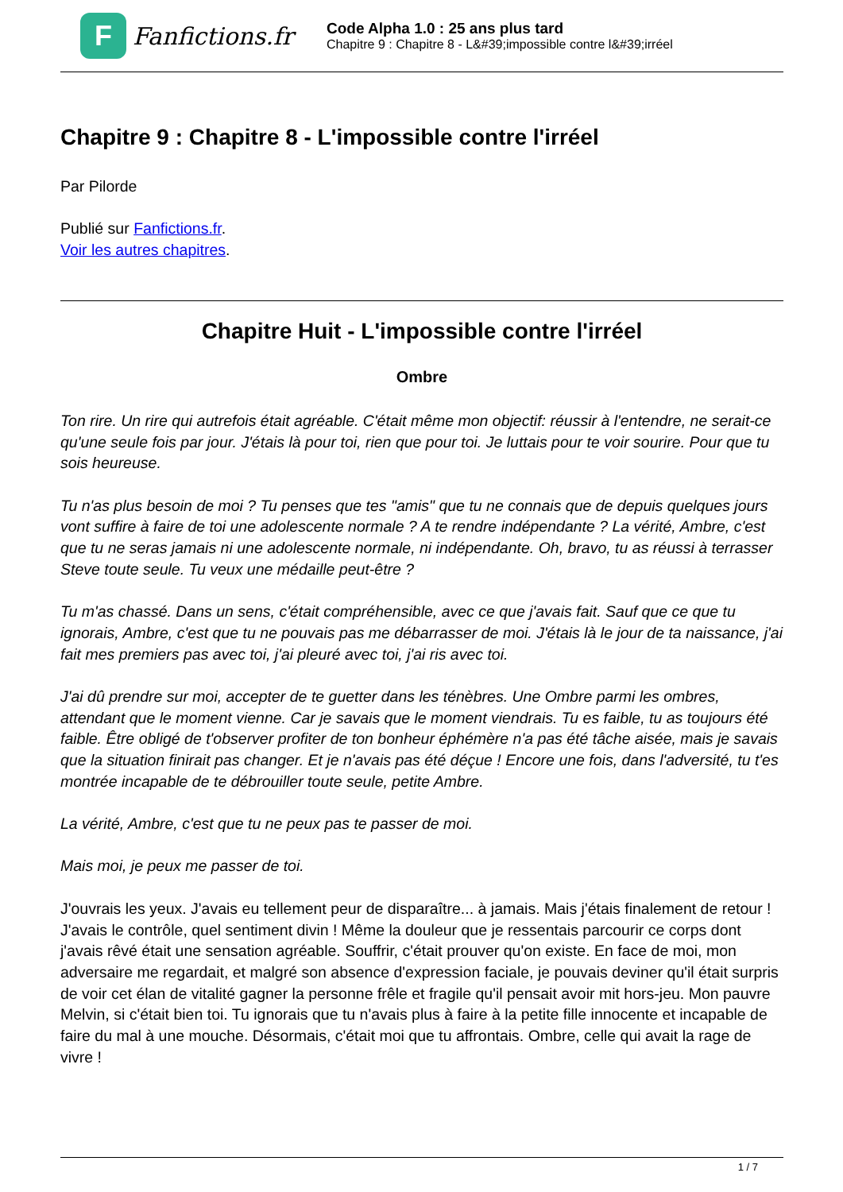F
Fanfictions.fr
Code Alpha 1.0 : 25 ans plus tard
Chapitre 9 : Chapitre 8 - L&#39;impossible contre l&#39;irréel
Chapitre 9 : Chapitre 8 - L'impossible contre l'irréel
Par Pilorde
Publié sur Fanfictions.fr.
Voir les autres chapitres.
Chapitre Huit - L'impossible contre l'irréel
Ombre
Ton rire. Un rire qui autrefois était agréable. C'était même mon objectif: réussir à l'entendre, ne serait-ce qu'une seule fois par jour. J'étais là pour toi, rien que pour toi. Je luttais pour te voir sourire. Pour que tu sois heureuse.
Tu n'as plus besoin de moi ? Tu penses que tes "amis" que tu ne connais que de depuis quelques jours vont suffire à faire de toi une adolescente normale ? A te rendre indépendante ? La vérité, Ambre, c'est que tu ne seras jamais ni une adolescente normale, ni indépendante. Oh, bravo, tu as réussi à terrasser Steve toute seule. Tu veux une médaille peut-être ?
Tu m'as chassé. Dans un sens, c'était compréhensible, avec ce que j'avais fait. Sauf que ce que tu ignorais, Ambre, c'est que tu ne pouvais pas me débarrasser de moi. J'étais là le jour de ta naissance, j'ai fait mes premiers pas avec toi, j'ai pleuré avec toi, j'ai ris avec toi.
J'ai dû prendre sur moi, accepter de te guetter dans les ténèbres. Une Ombre parmi les ombres, attendant que le moment vienne. Car je savais que le moment viendrais. Tu es faible, tu as toujours été faible. Être obligé de t'observer profiter de ton bonheur éphémère n'a pas été tâche aisée, mais je savais que la situation finirait pas changer. Et je n'avais pas été déçue ! Encore une fois, dans l'adversité, tu t'es montrée incapable de te débrouiller toute seule, petite Ambre.
La vérité, Ambre, c'est que tu ne peux pas te passer de moi.
Mais moi, je peux me passer de toi.
J'ouvrais les yeux. J'avais eu tellement peur de disparaître... à jamais. Mais j'étais finalement de retour ! J'avais le contrôle, quel sentiment divin ! Même la douleur que je ressentais parcourir ce corps dont j'avais rêvé était une sensation agréable. Souffrir, c'était prouver qu'on existe. En face de moi, mon adversaire me regardait, et malgré son absence d'expression faciale, je pouvais deviner qu'il était surpris de voir cet élan de vitalité gagner la personne frêle et fragile qu'il pensait avoir mit hors-jeu. Mon pauvre Melvin, si c'était bien toi. Tu ignorais que tu n'avais plus à faire à la petite fille innocente et incapable de faire du mal à une mouche. Désormais, c'était moi que tu affrontais. Ombre, celle qui avait la rage de vivre !
1 / 7